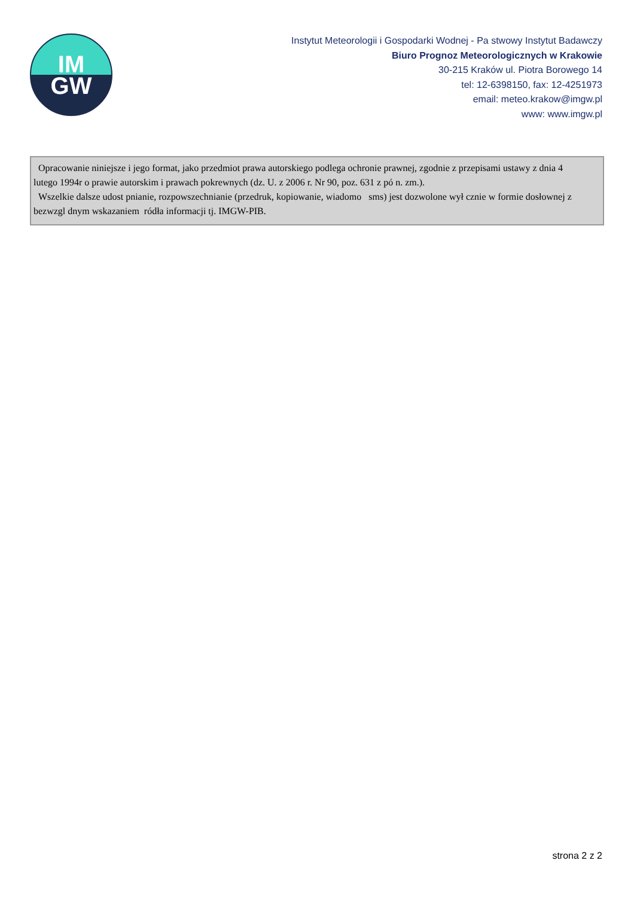IM
GW
Instytut Meteorologii i Gospodarki Wodnej - Pa stwowy Instytut Badawczy
Biuro Prognoz Meteorologicznych w Krakowie
30-215 Kraków ul. Piotra Borowego 14
tel: 12-6398150, fax: 12-4251973
email: meteo.krakow@imgw.pl
www: www.imgw.pl
Opracowanie niniejsze i jego format, jako przedmiot prawa autorskiego podlega ochronie prawnej, zgodnie z przepisami ustawy z dnia 4 lutego 1994r o prawie autorskim i prawach pokrewnych (dz. U. z 2006 r. Nr 90, poz. 631 z pó n. zm.).
Wszelkie dalsze udost pnianie, rozpowszechnianie (przedruk, kopiowanie, wiadomo sms) jest dozwolone wył cznie w formie dosłownej z bezwzgl dnym wskazaniem ródła informacji tj. IMGW-PIB.
strona 2 z 2